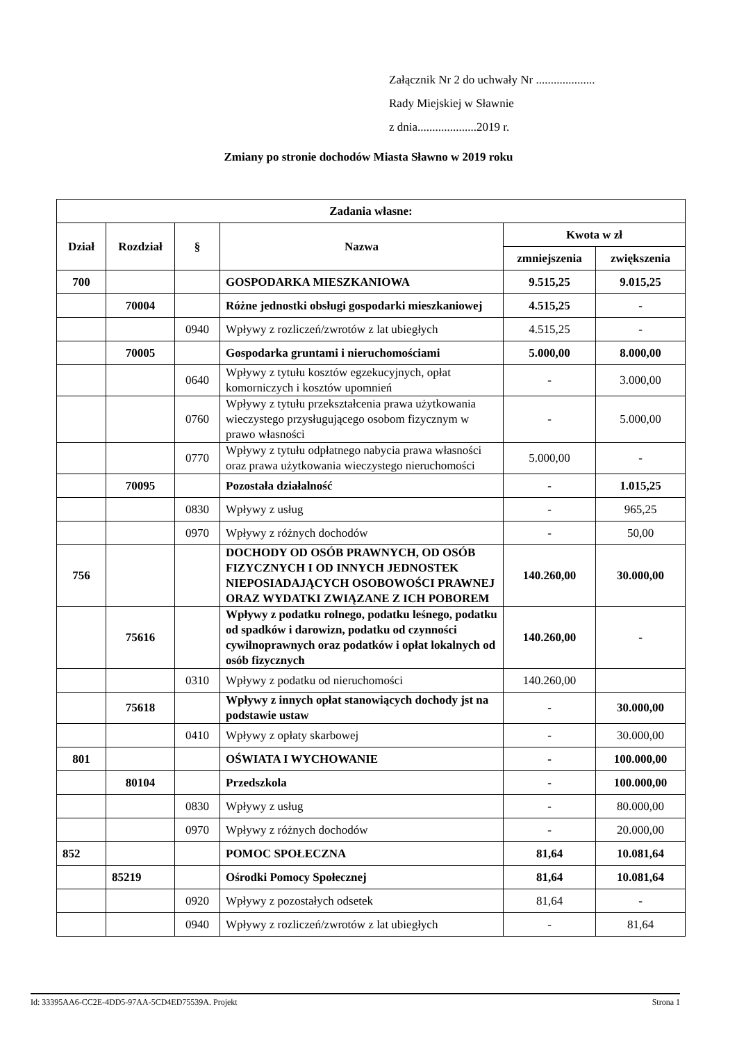Załącznik Nr 2 do uchwały Nr ....................
Rady Miejskiej w Sławnie
z dnia....................2019 r.
Zmiany po stronie dochodów Miasta Sławno w 2019 roku
| Zadania własne: | | | | | |
| --- | --- | --- | --- | --- | --- |
| Dział | Rozdział | § | Nazwa | Kwota w zł | |
| | | | | zmniejszenia | zwiększenia |
| 700 | | | GOSPODARKA MIESZKANIOWA | 9.515,25 | 9.015,25 |
| | 70004 | | Różne jednostki obsługi gospodarki mieszkaniowej | 4.515,25 | - |
| | | 0940 | Wpływy z rozliczeń/zwrotów z lat ubiegłych | 4.515,25 | - |
| | 70005 | | Gospodarka gruntami i nieruchomościami | 5.000,00 | 8.000,00 |
| | | 0640 | Wpływy z tytułu kosztów egzekucyjnych, opłat komorniczych i kosztów upomnień | - | 3.000,00 |
| | | 0760 | Wpływy z tytułu przekształcenia prawa użytkowania wieczystego przysługującego osobom fizycznym w prawo własności | - | 5.000,00 |
| | | 0770 | Wpływy z tytułu odpłatnego nabycia prawa własności oraz prawa użytkowania wieczystego nieruchomości | 5.000,00 | - |
| | 70095 | | Pozostała działalność | - | 1.015,25 |
| | | 0830 | Wpływy z usług | - | 965,25 |
| | | 0970 | Wpływy z różnych dochodów | - | 50,00 |
| 756 | | | DOCHODY OD OSÓB PRAWNYCH, OD OSÓB FIZYCZNYCH I OD INNYCH JEDNOSTEK NIEPOSIADAJĄCYCH OSOBOWOŚCI PRAWNEJ ORAZ WYDATKI ZWIĄZANE Z ICH POBOREM | 140.260,00 | 30.000,00 |
| | 75616 | | Wpływy z podatku rolnego, podatku leśnego, podatku od spadków i darowizn, podatku od czynności cywilnoprawnych oraz podatków i opłat lokalnych od osób fizycznych | 140.260,00 | - |
| | | 0310 | Wpływy z podatku od nieruchomości | 140.260,00 | |
| | 75618 | | Wpływy z innych opłat stanowiących dochody jst na podstawie ustaw | - | 30.000,00 |
| | | 0410 | Wpływy z opłaty skarbowej | - | 30.000,00 |
| 801 | | | OŚWIATA I WYCHOWANIE | - | 100.000,00 |
| | 80104 | | Przedszkola | - | 100.000,00 |
| | | 0830 | Wpływy z usług | - | 80.000,00 |
| | | 0970 | Wpływy z różnych dochodów | - | 20.000,00 |
| 852 | | | POMOC SPOŁECZNA | 81,64 | 10.081,64 |
| | 85219 | | Ośrodki Pomocy Społecznej | 81,64 | 10.081,64 |
| | | 0920 | Wpływy z pozostałych odsetek | 81,64 | - |
| | | 0940 | Wpływy z rozliczeń/zwrotów z lat ubiegłych | - | 81,64 |
Id: 33395AA6-CC2E-4DD5-97AA-5CD4ED75539A. Projekt Strona 1